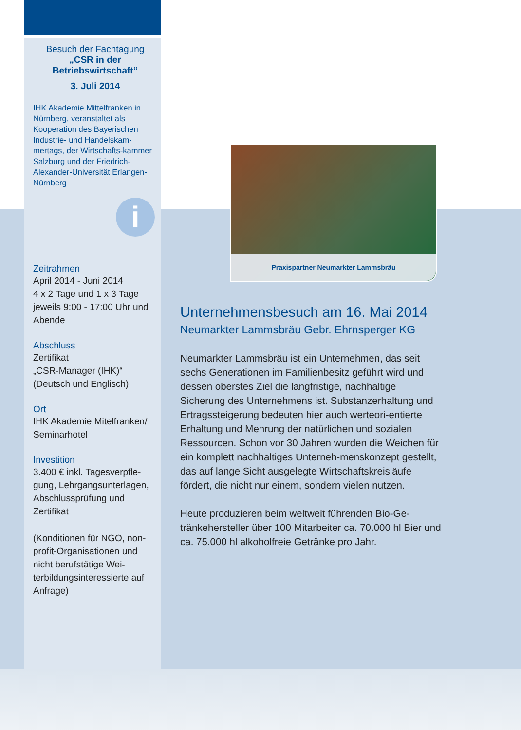Besuch der Fachtagung
„CSR in der
Betriebswirtschaft“
3. Juli 2014
IHK Akademie Mittelfranken in Nürnberg, veranstaltet als Kooperation des Bayerischen Industrie- und Handelskam-mertags, der Wirtschafts-kammer Salzburg und der Friedrich-Alexander-Universität Erlangen-Nürnberg
i
Zeitrahmen
April 2014 - Juni 2014
4 x 2 Tage und 1 x 3 Tage jeweils 9:00 - 17:00 Uhr und Abende
Abschluss
Zertifikat
„CSR-Manager (IHK)“
(Deutsch und Englisch)
Ort
IHK Akademie Mitelfranken/ Seminarhotel
Investition
3.400 € inkl. Tagesverpfle-gung, Lehrgangsunterlagen, Abschlussprüfung und Zertifikat
(Konditionen für NGO, non-profit-Organisationen und nicht berufstätige Wei-terbildungsinteressierte auf Anfrage)
Praxispartner Neumarkter Lammsbräu
Unternehmensbesuch am 16. Mai 2014
Neumarkter Lammsbräu Gebr. Ehrnsperger KG
Neumarkter Lammsbräu ist ein Unternehmen, das seit sechs Generationen im Familienbesitz geführt wird und dessen oberstes Ziel die langfristige, nachhaltige Sicherung des Unternehmens ist. Substanzerhaltung und Ertragssteigerung bedeuten hier auch werteori-entierte Erhaltung und Mehrung der natürlichen und sozialen Ressourcen. Schon vor 30 Jahren wurden die Weichen für ein komplett nachhaltiges Unterneh-menskonzept gestellt, das auf lange Sicht ausgelegte Wirtschaftskreisläufe fördert, die nicht nur einem, sondern vielen nutzen.
Heute produzieren beim weltweit führenden Bio-Ge-tränkehersteller über 100 Mitarbeiter ca. 70.000 hl Bier und ca. 75.000 hl alkoholfreie Getränke pro Jahr.